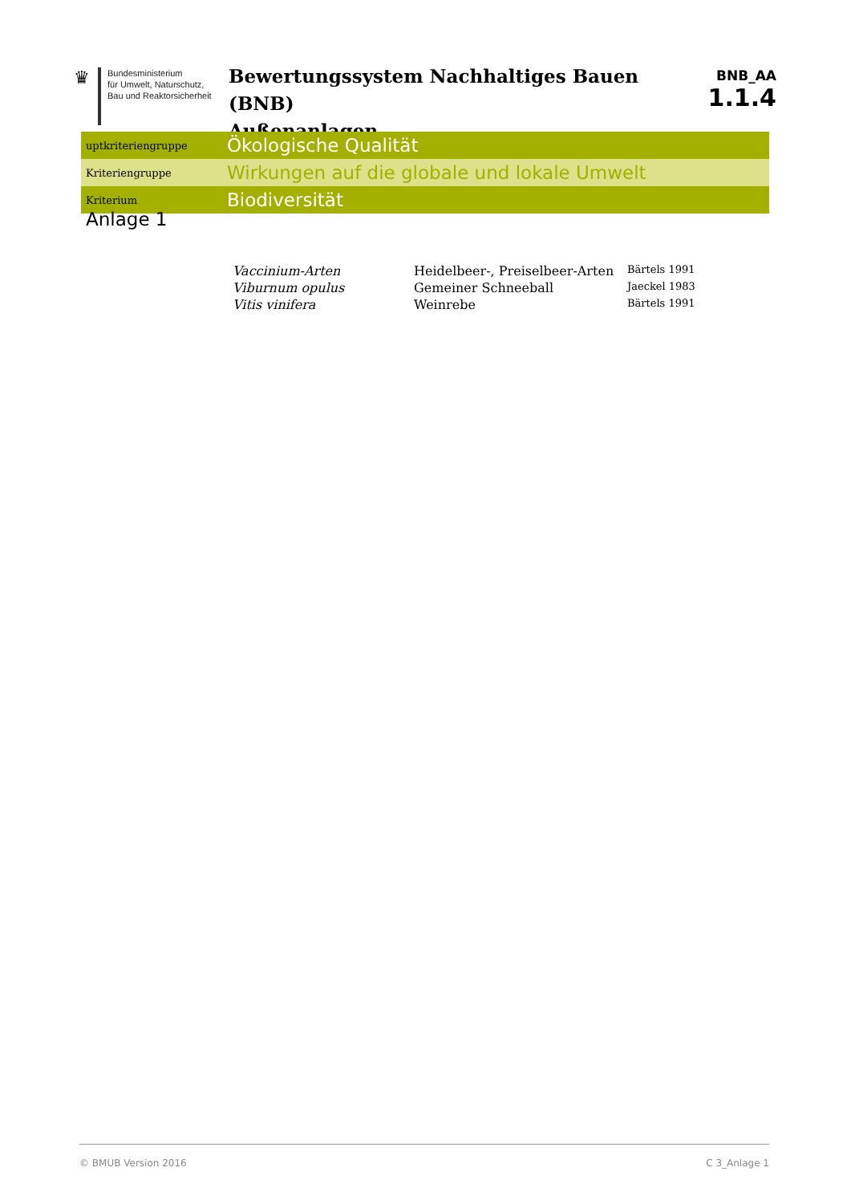♛
Bundesministerium
für Umwelt, Naturschutz,
Bau und Reaktorsicherheit
Bewertungssystem Nachhaltiges Bauen (BNB)
Außenanlagen
BNB_AA
1.1.4
uptkriteriengruppe
Ökologische Qualität
Kriteriengruppe
Wirkungen auf die globale und lokale Umwelt
Kriterium
Biodiversität
Anlage 1
| Vaccinium-Arten | Heidelbeer-, Preiselbeer-Arten | Bärtels 1991 |
| Viburnum opulus | Gemeiner Schneeball | Jaeckel 1983 |
| Vitis vinifera | Weinrebe | Bärtels 1991 |
© BMUB Version 2016 C 3_Anlage 1